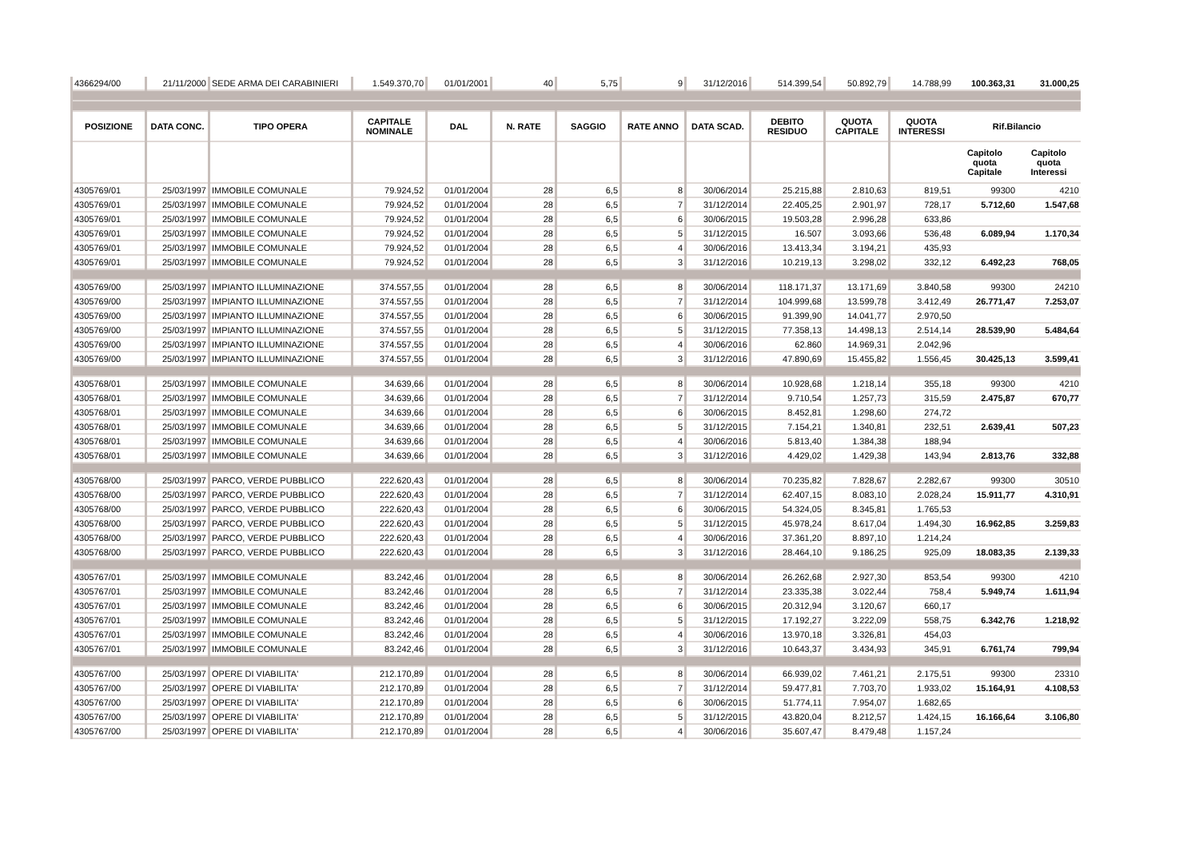| 4366294/00 | 21/11/2000 | SEDE ARMA DEI CARABINIERI | 1.549.370,70 | 01/01/2001 | 40 | 5,75 | 9 | 31/12/2016 | 514.399,54 | 50.892,79 | 14.788,99 | 100.363,31 | 31.000,25 |
| POSIZIONE | DATA CONC. | TIPO OPERA | CAPITALE NOMINALE | DAL | N. RATE | SAGGIO | RATE ANNO | DATA SCAD. | DEBITO RESIDUO | QUOTA CAPITALE | QUOTA INTERESSI | Rif.Bilancio | |
| | | | | | | | | | | | | Capitolo quota Capitale | Capitolo quota Interessi |
| 4305769/01 | 25/03/1997 | IMMOBILE COMUNALE | 79.924,52 | 01/01/2004 | 28 | 6,5 | 8 | 30/06/2014 | 25.215,88 | 2.810,63 | 819,51 | 99300 | 4210 |
| 4305769/01 | 25/03/1997 | IMMOBILE COMUNALE | 79.924,52 | 01/01/2004 | 28 | 6,5 | 7 | 31/12/2014 | 22.405,25 | 2.901,97 | 728,17 | 5.712,60 | 1.547,68 |
| 4305769/01 | 25/03/1997 | IMMOBILE COMUNALE | 79.924,52 | 01/01/2004 | 28 | 6,5 | 6 | 30/06/2015 | 19.503,28 | 2.996,28 | 633,86 | | |
| 4305769/01 | 25/03/1997 | IMMOBILE COMUNALE | 79.924,52 | 01/01/2004 | 28 | 6,5 | 5 | 31/12/2015 | 16.507 | 3.093,66 | 536,48 | 6.089,94 | 1.170,34 |
| 4305769/01 | 25/03/1997 | IMMOBILE COMUNALE | 79.924,52 | 01/01/2004 | 28 | 6,5 | 4 | 30/06/2016 | 13.413,34 | 3.194,21 | 435,93 | | |
| 4305769/01 | 25/03/1997 | IMMOBILE COMUNALE | 79.924,52 | 01/01/2004 | 28 | 6,5 | 3 | 31/12/2016 | 10.219,13 | 3.298,02 | 332,12 | 6.492,23 | 768,05 |
| 4305769/00 | 25/03/1997 | IMPIANTO ILLUMINAZIONE | 374.557,55 | 01/01/2004 | 28 | 6,5 | 8 | 30/06/2014 | 118.171,37 | 13.171,69 | 3.840,58 | 99300 | 24210 |
| 4305769/00 | 25/03/1997 | IMPIANTO ILLUMINAZIONE | 374.557,55 | 01/01/2004 | 28 | 6,5 | 7 | 31/12/2014 | 104.999,68 | 13.599,78 | 3.412,49 | 26.771,47 | 7.253,07 |
| 4305769/00 | 25/03/1997 | IMPIANTO ILLUMINAZIONE | 374.557,55 | 01/01/2004 | 28 | 6,5 | 6 | 30/06/2015 | 91.399,90 | 14.041,77 | 2.970,50 | | |
| 4305769/00 | 25/03/1997 | IMPIANTO ILLUMINAZIONE | 374.557,55 | 01/01/2004 | 28 | 6,5 | 5 | 31/12/2015 | 77.358,13 | 14.498,13 | 2.514,14 | 28.539,90 | 5.484,64 |
| 4305769/00 | 25/03/1997 | IMPIANTO ILLUMINAZIONE | 374.557,55 | 01/01/2004 | 28 | 6,5 | 4 | 30/06/2016 | 62.860 | 14.969,31 | 2.042,96 | | |
| 4305769/00 | 25/03/1997 | IMPIANTO ILLUMINAZIONE | 374.557,55 | 01/01/2004 | 28 | 6,5 | 3 | 31/12/2016 | 47.890,69 | 15.455,82 | 1.556,45 | 30.425,13 | 3.599,41 |
| 4305768/01 | 25/03/1997 | IMMOBILE COMUNALE | 34.639,66 | 01/01/2004 | 28 | 6,5 | 8 | 30/06/2014 | 10.928,68 | 1.218,14 | 355,18 | 99300 | 4210 |
| 4305768/01 | 25/03/1997 | IMMOBILE COMUNALE | 34.639,66 | 01/01/2004 | 28 | 6,5 | 7 | 31/12/2014 | 9.710,54 | 1.257,73 | 315,59 | 2.475,87 | 670,77 |
| 4305768/01 | 25/03/1997 | IMMOBILE COMUNALE | 34.639,66 | 01/01/2004 | 28 | 6,5 | 6 | 30/06/2015 | 8.452,81 | 1.298,60 | 274,72 | | |
| 4305768/01 | 25/03/1997 | IMMOBILE COMUNALE | 34.639,66 | 01/01/2004 | 28 | 6,5 | 5 | 31/12/2015 | 7.154,21 | 1.340,81 | 232,51 | 2.639,41 | 507,23 |
| 4305768/01 | 25/03/1997 | IMMOBILE COMUNALE | 34.639,66 | 01/01/2004 | 28 | 6,5 | 4 | 30/06/2016 | 5.813,40 | 1.384,38 | 188,94 | | |
| 4305768/01 | 25/03/1997 | IMMOBILE COMUNALE | 34.639,66 | 01/01/2004 | 28 | 6,5 | 3 | 31/12/2016 | 4.429,02 | 1.429,38 | 143,94 | 2.813,76 | 332,88 |
| 4305768/00 | 25/03/1997 | PARCO, VERDE PUBBLICO | 222.620,43 | 01/01/2004 | 28 | 6,5 | 8 | 30/06/2014 | 70.235,82 | 7.828,67 | 2.282,67 | 99300 | 30510 |
| 4305768/00 | 25/03/1997 | PARCO, VERDE PUBBLICO | 222.620,43 | 01/01/2004 | 28 | 6,5 | 7 | 31/12/2014 | 62.407,15 | 8.083,10 | 2.028,24 | 15.911,77 | 4.310,91 |
| 4305768/00 | 25/03/1997 | PARCO, VERDE PUBBLICO | 222.620,43 | 01/01/2004 | 28 | 6,5 | 6 | 30/06/2015 | 54.324,05 | 8.345,81 | 1.765,53 | | |
| 4305768/00 | 25/03/1997 | PARCO, VERDE PUBBLICO | 222.620,43 | 01/01/2004 | 28 | 6,5 | 5 | 31/12/2015 | 45.978,24 | 8.617,04 | 1.494,30 | 16.962,85 | 3.259,83 |
| 4305768/00 | 25/03/1997 | PARCO, VERDE PUBBLICO | 222.620,43 | 01/01/2004 | 28 | 6,5 | 4 | 30/06/2016 | 37.361,20 | 8.897,10 | 1.214,24 | | |
| 4305768/00 | 25/03/1997 | PARCO, VERDE PUBBLICO | 222.620,43 | 01/01/2004 | 28 | 6,5 | 3 | 31/12/2016 | 28.464,10 | 9.186,25 | 925,09 | 18.083,35 | 2.139,33 |
| 4305767/01 | 25/03/1997 | IMMOBILE COMUNALE | 83.242,46 | 01/01/2004 | 28 | 6,5 | 8 | 30/06/2014 | 26.262,68 | 2.927,30 | 853,54 | 99300 | 4210 |
| 4305767/01 | 25/03/1997 | IMMOBILE COMUNALE | 83.242,46 | 01/01/2004 | 28 | 6,5 | 7 | 31/12/2014 | 23.335,38 | 3.022,44 | 758,4 | 5.949,74 | 1.611,94 |
| 4305767/01 | 25/03/1997 | IMMOBILE COMUNALE | 83.242,46 | 01/01/2004 | 28 | 6,5 | 6 | 30/06/2015 | 20.312,94 | 3.120,67 | 660,17 | | |
| 4305767/01 | 25/03/1997 | IMMOBILE COMUNALE | 83.242,46 | 01/01/2004 | 28 | 6,5 | 5 | 31/12/2015 | 17.192,27 | 3.222,09 | 558,75 | 6.342,76 | 1.218,92 |
| 4305767/01 | 25/03/1997 | IMMOBILE COMUNALE | 83.242,46 | 01/01/2004 | 28 | 6,5 | 4 | 30/06/2016 | 13.970,18 | 3.326,81 | 454,03 | | |
| 4305767/01 | 25/03/1997 | IMMOBILE COMUNALE | 83.242,46 | 01/01/2004 | 28 | 6,5 | 3 | 31/12/2016 | 10.643,37 | 3.434,93 | 345,91 | 6.761,74 | 799,94 |
| 4305767/00 | 25/03/1997 | OPERE DI VIABILITA' | 212.170,89 | 01/01/2004 | 28 | 6,5 | 8 | 30/06/2014 | 66.939,02 | 7.461,21 | 2.175,51 | 99300 | 23310 |
| 4305767/00 | 25/03/1997 | OPERE DI VIABILITA' | 212.170,89 | 01/01/2004 | 28 | 6,5 | 7 | 31/12/2014 | 59.477,81 | 7.703,70 | 1.933,02 | 15.164,91 | 4.108,53 |
| 4305767/00 | 25/03/1997 | OPERE DI VIABILITA' | 212.170,89 | 01/01/2004 | 28 | 6,5 | 6 | 30/06/2015 | 51.774,11 | 7.954,07 | 1.682,65 | | |
| 4305767/00 | 25/03/1997 | OPERE DI VIABILITA' | 212.170,89 | 01/01/2004 | 28 | 6,5 | 5 | 31/12/2015 | 43.820,04 | 8.212,57 | 1.424,15 | 16.166,64 | 3.106,80 |
| 4305767/00 | 25/03/1997 | OPERE DI VIABILITA' | 212.170,89 | 01/01/2004 | 28 | 6,5 | 4 | 30/06/2016 | 35.607,47 | 8.479,48 | 1.157,24 | | |